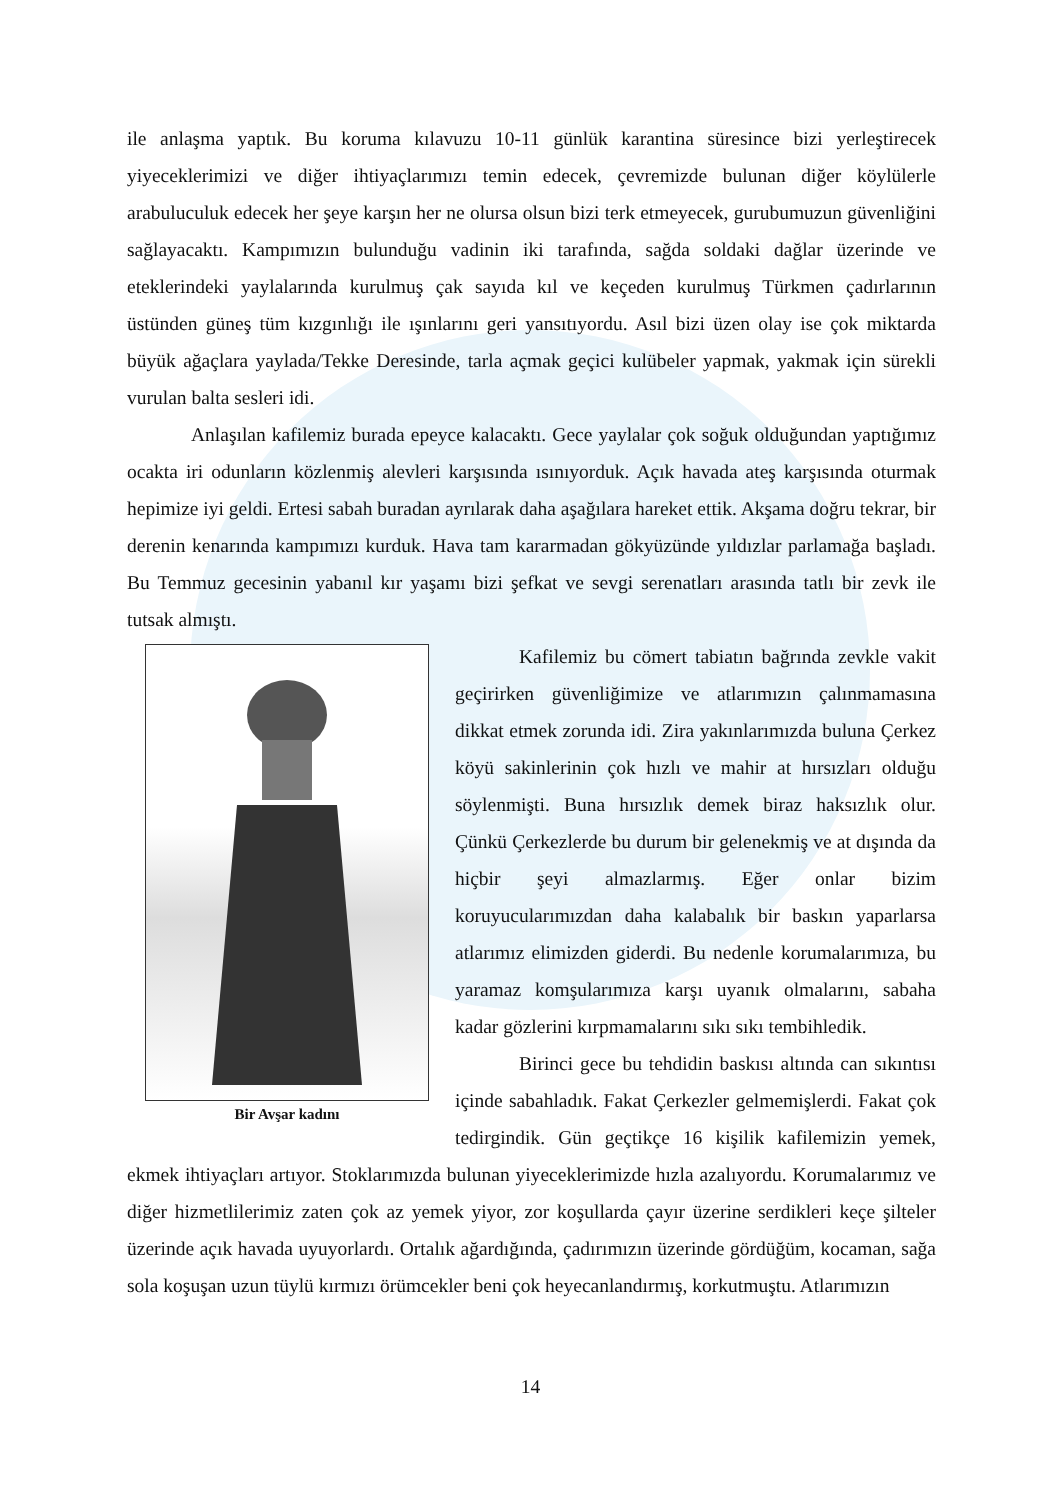ile anlaşma yaptık. Bu koruma kılavuzu 10-11 günlük karantina süresince bizi yerleştirecek yiyeceklerimizi ve diğer ihtiyaçlarımızı temin edecek, çevremizde bulunan diğer köylülerle arabuluculuk edecek her şeye karşın her ne olursa olsun bizi terk etmeyecek, gurubumuzun güvenliğini sağlayacaktı. Kampımızın bulunduğu vadinin iki tarafında, sağda soldaki dağlar üzerinde ve eteklerindeki yaylalarında kurulmuş çak sayıda kıl ve keçeden kurulmuş Türkmen çadırlarının üstünden güneş tüm kızgınlığı ile ışınlarını geri yansıtıyordu. Asıl bizi üzen olay ise çok miktarda büyük ağaçlara yaylada/Tekke Deresinde, tarla açmak geçici kulübeler yapmak, yakmak için sürekli vurulan balta sesleri idi.
Anlaşılan kafilemiz burada epeyce kalacaktı. Gece yaylalar çok soğuk olduğundan yaptığımız ocakta iri odunların közlenmiş alevleri karşısında ısınıyorduk. Açık havada ateş karşısında oturmak hepimize iyi geldi. Ertesi sabah buradan ayrılarak daha aşağılara hareket ettik. Akşama doğru tekrar, bir derenin kenarında kampımızı kurduk. Hava tam kararmadan gökyüzünde yıldızlar parlamağa başladı. Bu Temmuz gecesinin yabanıl kır yaşamı bizi şefkat ve sevgi serenatları arasında tatlı bir zevk ile tutsak almıştı.
Bir Avşar kadını
Kafilemiz bu cömert tabiatın bağrında zevkle vakit geçirirken güvenliğimize ve atlarımızın çalınmamasına dikkat etmek zorunda idi. Zira yakınlarımızda buluna Çerkez köyü sakinlerinin çok hızlı ve mahir at hırsızları olduğu söylenmişti. Buna hırsızlık demek biraz haksızlık olur. Çünkü Çerkezlerde bu durum bir gelenekmiş ve at dışında da hiçbir şeyi almazlarmış. Eğer onlar bizim koruyucularımızdan daha kalabalık bir baskın yaparlarsa atlarımız elimizden giderdi. Bu nedenle korumalarımıza, bu yaramaz komşularımıza karşı uyanık olmalarını, sabaha kadar gözlerini kırpmamalarını sıkı sıkı tembihledik.
Birinci gece bu tehdidin baskısı altında can sıkıntısı içinde sabahladık. Fakat Çerkezler gelmemişlerdi. Fakat çok tedirgindik. Gün geçtikçe 16 kişilik kafilemizin yemek, ekmek ihtiyaçları artıyor. Stoklarımızda bulunan yiyeceklerimizde hızla azalıyordu. Korumalarımız ve diğer hizmetlilerimiz zaten çok az yemek yiyor, zor koşullarda çayır üzerine serdikleri keçe şilteler üzerinde açık havada uyuyorlardı. Ortalık ağardığında, çadırımızın üzerinde gördüğüm, kocaman, sağa sola koşuşan uzun tüylü kırmızı örümcekler beni çok heyecanlandırmış, korkutmuştu. Atlarımızın
14